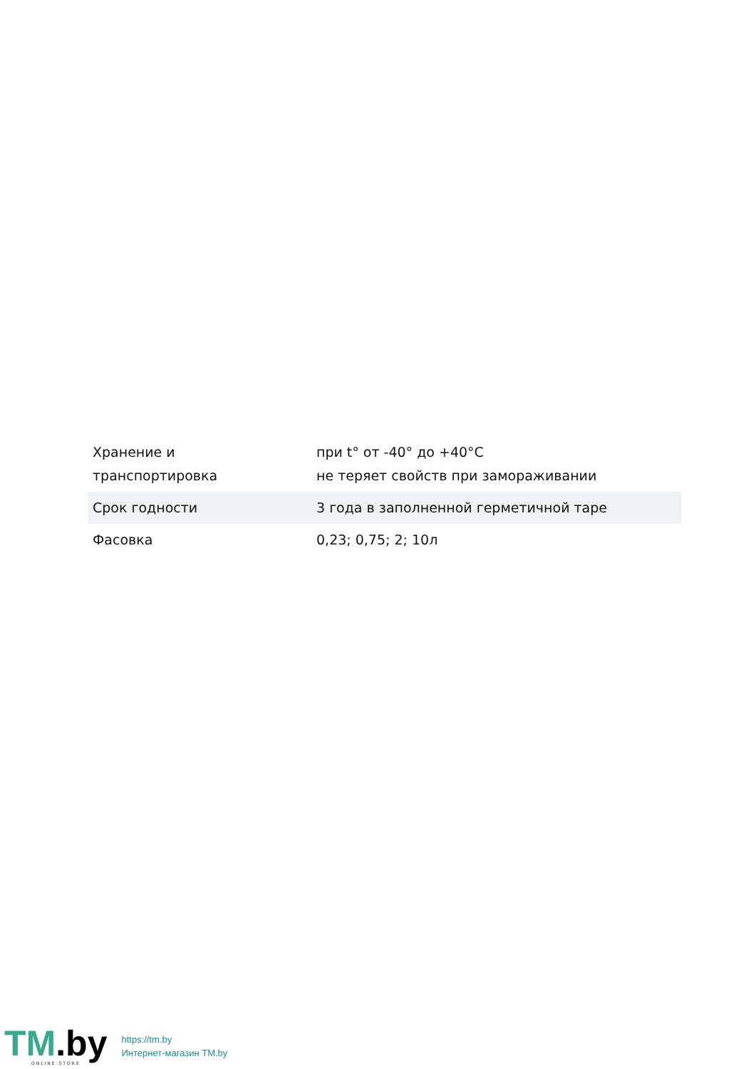| Хранение и транспортировка | при t° от -40° до +40°С не теряет свойств при замораживании |
| Срок годности | 3 года в заполненной герметичной таре |
| Фасовка | 0,23; 0,75; 2; 10л |
TM.by
ONLINE STORE
https://tm.by
Интернет-магазин TM.by